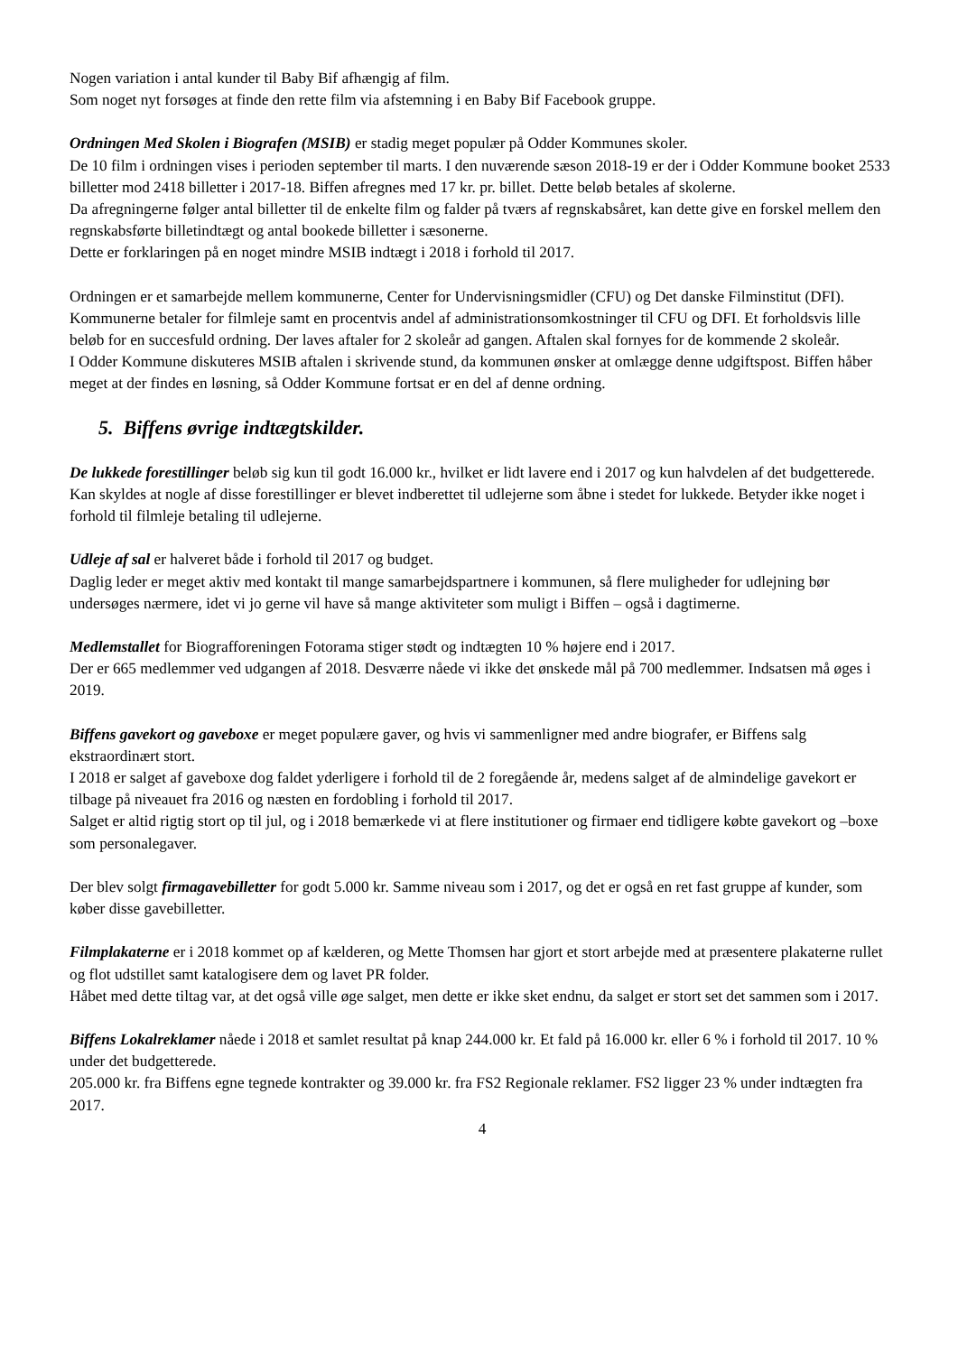Nogen variation i antal kunder til Baby Bif afhængig af film.
Som noget nyt forsøges at finde den rette film via afstemning i en Baby Bif Facebook gruppe.
Ordningen Med Skolen i Biografen (MSIB) er stadig meget populær på Odder Kommunes skoler.
De 10 film i ordningen vises i perioden september til marts. I den nuværende sæson 2018-19 er der i Odder Kommune booket 2533 billetter mod 2418 billetter i 2017-18. Biffen afregnes med 17 kr. pr. billet. Dette beløb betales af skolerne.
Da afregningerne følger antal billetter til de enkelte film og falder på tværs af regnskabsåret, kan dette give en forskel mellem den regnskabsførte billetindtægt og antal bookede billetter i sæsonerne.
Dette er forklaringen på en noget mindre MSIB indtægt i 2018 i forhold til 2017.
Ordningen er et samarbejde mellem kommunerne, Center for Undervisningsmidler (CFU) og Det danske Filminstitut (DFI). Kommunerne betaler for filmleje samt en procentvis andel af administrationsomkostninger til CFU og DFI. Et forholdsvis lille beløb for en succesfuld ordning. Der laves aftaler for 2 skoleår ad gangen. Aftalen skal fornyes for de kommende 2 skoleår.
I Odder Kommune diskuteres MSIB aftalen i skrivende stund, da kommunen ønsker at omlægge denne udgiftspost. Biffen håber meget at der findes en løsning, så Odder Kommune fortsat er en del af denne ordning.
5. Biffens øvrige indtægtskilder.
De lukkede forestillinger beløb sig kun til godt 16.000 kr., hvilket er lidt lavere end i 2017 og kun halvdelen af det budgetterede.
Kan skyldes at nogle af disse forestillinger er blevet indberettet til udlejerne som åbne i stedet for lukkede. Betyder ikke noget i forhold til filmleje betaling til udlejerne.
Udleje af sal er halveret både i forhold til 2017 og budget.
Daglig leder er meget aktiv med kontakt til mange samarbejdspartnere i kommunen, så flere muligheder for udlejning bør undersøges nærmere, idet vi jo gerne vil have så mange aktiviteter som muligt i Biffen – også i dagtimerne.
Medlemstallet for Biografforeningen Fotorama stiger stødt og indtægten 10 % højere end i 2017.
Der er 665 medlemmer ved udgangen af 2018. Desværre nåede vi ikke det ønskede mål på 700 medlemmer. Indsatsen må øges i 2019.
Biffens gavekort og gaveboxe er meget populære gaver, og hvis vi sammenligner med andre biografer, er Biffens salg ekstraordinært stort.
I 2018 er salget af gaveboxe dog faldet yderligere i forhold til de 2 foregående år, medens salget af de almindelige gavekort er tilbage på niveauet fra 2016 og næsten en fordobling i forhold til 2017.
Salget er altid rigtig stort op til jul, og i 2018 bemærkede vi at flere institutioner og firmaer end tidligere købte gavekort og –boxe som personalegaver.
Der blev solgt firmagavebilletter for godt 5.000 kr. Samme niveau som i 2017, og det er også en ret fast gruppe af kunder, som køber disse gavebilletter.
Filmplakaterne er i 2018 kommet op af kælderen, og Mette Thomsen har gjort et stort arbejde med at præsentere plakaterne rullet og flot udstillet samt katalogisere dem og lavet PR folder.
Håbet med dette tiltag var, at det også ville øge salget, men dette er ikke sket endnu, da salget er stort set det sammen som i 2017.
Biffens Lokalreklamer nåede i 2018 et samlet resultat på knap 244.000 kr. Et fald på 16.000 kr. eller 6 % i forhold til 2017. 10 % under det budgetterede.
205.000 kr. fra Biffens egne tegnede kontrakter og 39.000 kr. fra FS2 Regionale reklamer. FS2 ligger 23 % under indtægten fra 2017.
4